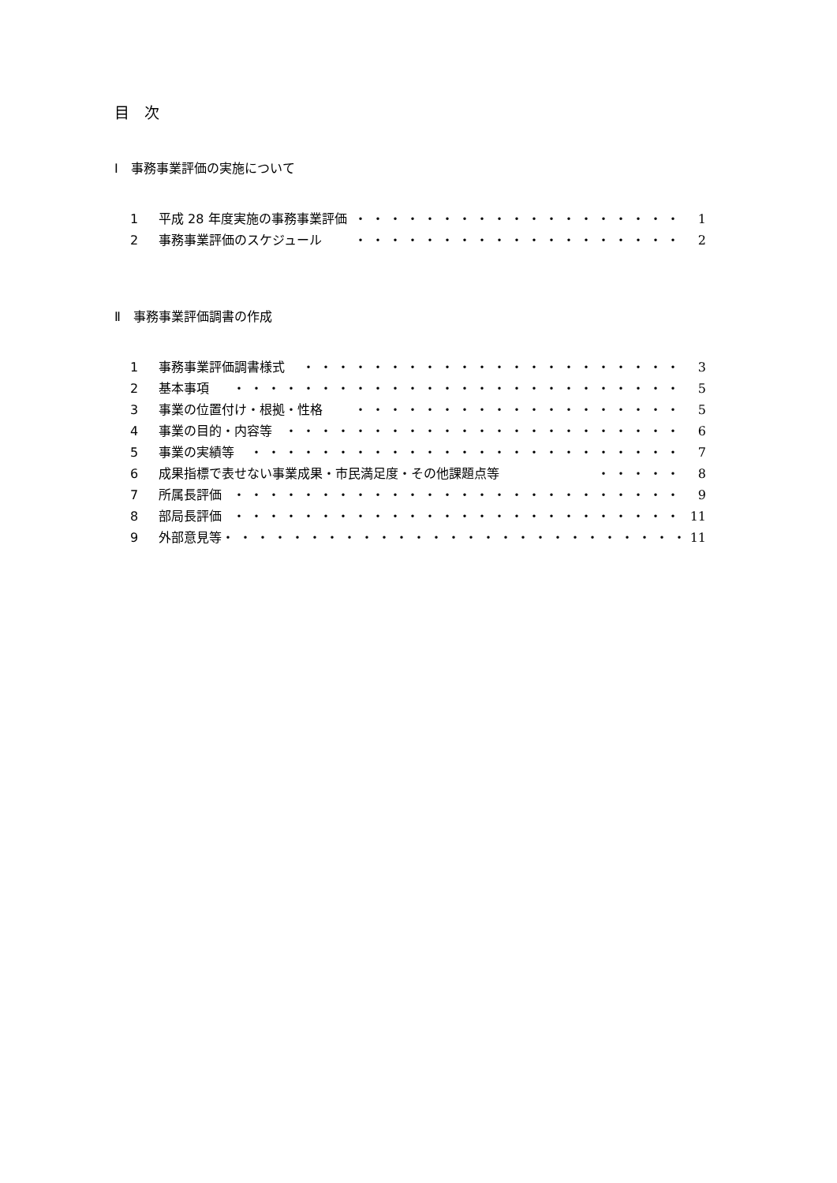目　次
Ⅰ　事務事業評価の実施について
1 平成 28 年度実施の事務事業評価 ・・・・・・・・・・・・・・・・・・・ 1
2 事務事業評価のスケジュール ・・・・・・・・・・・・・・・・・・・ 2
Ⅱ　事務事業評価調書の作成
1 事務事業評価調書様式 ・・・・・・・・・・・・・・・・・・・・・・ 3
2 基本事項 ・・・・・・・・・・・・・・・・・・・・・・・・・・ 5
3 事業の位置付け・根拠・性格 ・・・・・・・・・・・・・・・・・・・ 5
4 事業の目的・内容等 ・・・・・・・・・・・・・・・・・・・・・・・ 6
5 事業の実績等 ・・・・・・・・・・・・・・・・・・・・・・・・・ 7
6 成果指標で表せない事業成果・市民満足度・その他課題点等 ・・・・・ 8
7 所属長評価 ・・・・・・・・・・・・・・・・・・・・・・・・・・ 9
8 部局長評価 ・・・・・・・・・・・・・・・・・・・・・・・・・・ 11
9 外部意見等 ・・・・・・・・・・・・・・・・・・・・・・・・・・・ 11